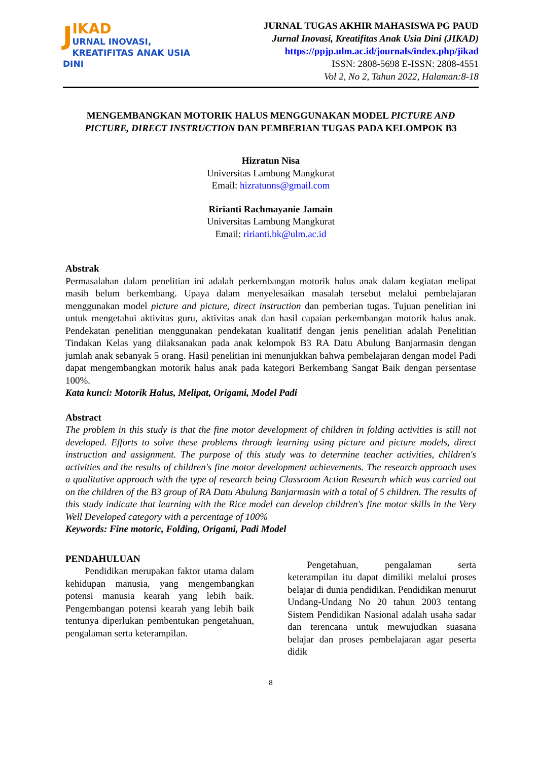JIKAD
URNAL INOVASI,
KREATIFITAS ANAK USIA DINI
JURNAL TUGAS AKHIR MAHASISWA PG PAUD
Jurnal Inovasi, Kreatifitas Anak Usia Dini (JIKAD)
https://ppjp.ulm.ac.id/journals/index.php/jikad
ISSN: 2808-5698 E-ISSN: 2808-4551
Vol 2, No 2, Tahun 2022, Halaman:8-18
MENGEMBANGKAN MOTORIK HALUS MENGGUNAKAN MODEL PICTURE AND PICTURE, DIRECT INSTRUCTION DAN PEMBERIAN TUGAS PADA KELOMPOK B3
Hizratun Nisa
Universitas Lambung Mangkurat
Email: hizratunns@gmail.com
Ririanti Rachmayanie Jamain
Universitas Lambung Mangkurat
Email: ririanti.bk@ulm.ac.id
Abstrak
Permasalahan dalam penelitian ini adalah perkembangan motorik halus anak dalam kegiatan melipat masih belum berkembang. Upaya dalam menyelesaikan masalah tersebut melalui pembelajaran menggunakan model picture and picture, direct instruction dan pemberian tugas. Tujuan penelitian ini untuk mengetahui aktivitas guru, aktivitas anak dan hasil capaian perkembangan motorik halus anak. Pendekatan penelitian menggunakan pendekatan kualitatif dengan jenis penelitian adalah Penelitian Tindakan Kelas yang dilaksanakan pada anak kelompok B3 RA Datu Abulung Banjarmasin dengan jumlah anak sebanyak 5 orang. Hasil penelitian ini menunjukkan bahwa pembelajaran dengan model Padi dapat mengembangkan motorik halus anak pada kategori Berkembang Sangat Baik dengan persentase 100%.
Kata kunci: Motorik Halus, Melipat, Origami, Model Padi
Abstract
The problem in this study is that the fine motor development of children in folding activities is still not developed. Efforts to solve these problems through learning using picture and picture models, direct instruction and assignment. The purpose of this study was to determine teacher activities, children's activities and the results of children's fine motor development achievements. The research approach uses a qualitative approach with the type of research being Classroom Action Research which was carried out on the children of the B3 group of RA Datu Abulung Banjarmasin with a total of 5 children. The results of this study indicate that learning with the Rice model can develop children's fine motor skills in the Very Well Developed category with a percentage of 100%
Keywords: Fine motoric, Folding, Origami, Padi Model
PENDAHULUAN
Pendidikan merupakan faktor utama dalam kehidupan manusia, yang mengembangkan potensi manusia kearah yang lebih baik. Pengembangan potensi kearah yang lebih baik tentunya diperlukan pembentukan pengetahuan, pengalaman serta keterampilan.
Pengetahuan, pengalaman serta keterampilan itu dapat dimiliki melalui proses belajar di dunia pendidikan. Pendidikan menurut Undang-Undang No 20 tahun 2003 tentang Sistem Pendidikan Nasional adalah usaha sadar dan terencana untuk mewujudkan suasana belajar dan proses pembelajaran agar peserta didik
8